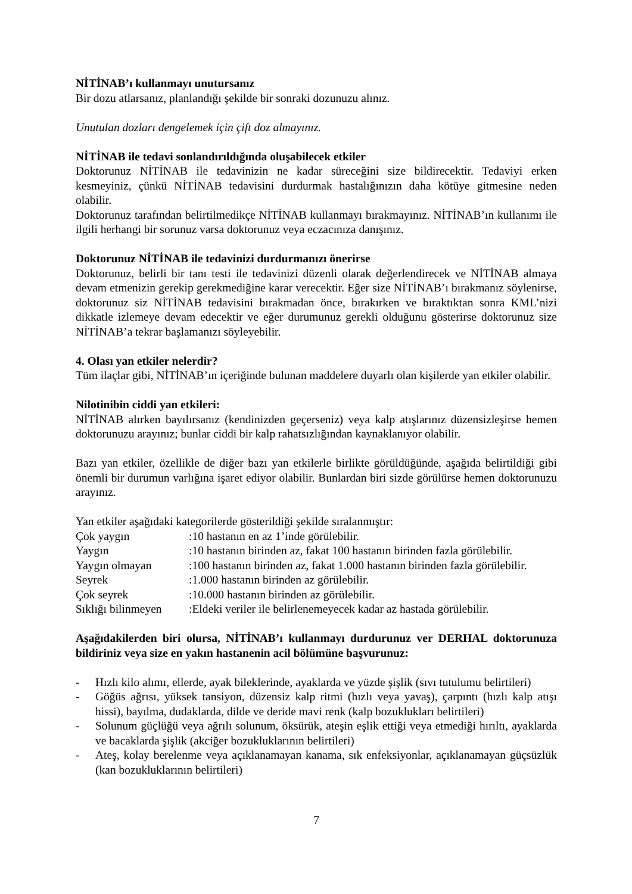NİTİNAB’ı kullanmayı unutursanız
Bir dozu atlarsanız, planlandığı şekilde bir sonraki dozunuzu alınız.
Unutulan dozları dengelemek için çift doz almayınız.
NİTİNAB ile tedavi sonlandırıldığında oluşabilecek etkiler
Doktorunuz NİTİNAB ile tedavinizin ne kadar süreceğini size bildirecektir. Tedaviyi erken kesmeyiniz, çünkü NİTİNAB tedavisini durdurmak hastalığınızın daha kötüye gitmesine neden olabilir.
Doktorunuz tarafından belirtilmedikçe NİTİNAB kullanmayı bırakmayınız. NİTİNAB’ın kullanımı ile ilgili herhangi bir sorunuz varsa doktorunuz veya eczacınıza danışınız.
Doktorunuz NİTİNAB ile tedavinizi durdurmanızı önerirse
Doktorunuz, belirli bir tanı testi ile tedavinizi düzenli olarak değerlendirecek ve NİTİNAB almaya devam etmenizin gerekip gerekmediğine karar verecektir. Eğer size NİTİNAB’ı bırakmanız söylenirse, doktorunuz siz NİTİNAB tedavisini bırakmadan önce, bırakırken ve bıraktıktan sonra KML’nizi dikkatle izlemeye devam edecektir ve eğer durumunuz gerekli olduğunu gösterirse doktorunuz size NİTİNAB’a tekrar başlamanızı söyleyebilir.
4. Olası yan etkiler nelerdir?
Tüm ilaçlar gibi, NİTİNAB’ın içeriğinde bulunan maddelere duyarlı olan kişilerde yan etkiler olabilir.
Nilotinibin ciddi yan etkileri:
NİTİNAB alırken bayılırsanız (kendinizden geçerseniz) veya kalp atışlarınız düzensizleşirse hemen doktorunuzu arayınız; bunlar ciddi bir kalp rahatsızlığından kaynaklanıyor olabilir.
Bazı yan etkiler, özellikle de diğer bazı yan etkilerle birlikte görüldüğünde, aşağıda belirtildiği gibi önemli bir durumun varlığına işaret ediyor olabilir. Bunlardan biri sizde görülürse hemen doktorunuzu arayınız.
Yan etkiler aşağıdaki kategorilerde gösterildiği şekilde sıralanmıştır:
| Çok yaygın | :10 hastanın en az 1’inde görülebilir. |
| Yaygın | :10 hastanın birinden az, fakat 100 hastanın birinden fazla görülebilir. |
| Yaygın olmayan | :100 hastanın birinden az, fakat 1.000 hastanın birinden fazla görülebilir. |
| Seyrek | :1.000 hastanın birinden az görülebilir. |
| Çok seyrek | :10.000 hastanın birinden az görülebilir. |
| Sıklığı bilinmeyen | :Eldeki veriler ile belirlenemeyecek kadar az hastada görülebilir. |
Aşağıdakilerden biri olursa, NİTİNAB’ı kullanmayı durdurunuz ver DERHAL doktorunuza bildiriniz veya size en yakın hastanenin acil bölümüne başvurunuz:
- Hızlı kilo alımı, ellerde, ayak bileklerinde, ayaklarda ve yüzde şişlik (sıvı tutulumu belirtileri)
- Göğüs ağrısı, yüksek tansiyon, düzensiz kalp ritmi (hızlı veya yavaş), çarpıntı (hızlı kalp atışı hissi), bayılma, dudaklarda, dilde ve deride mavi renk (kalp bozuklukları belirtileri)
- Solunum güçlüğü veya ağrılı solunum, öksürük, ateşin eşlik ettiği veya etmediği hırıltı, ayaklarda ve bacaklarda şişlik (akciğer bozukluklarının belirtileri)
- Ateş, kolay berelenme veya açıklanamayan kanama, sık enfeksiyonlar, açıklanamayan güçsüzlük (kan bozukluklarının belirtileri)
7